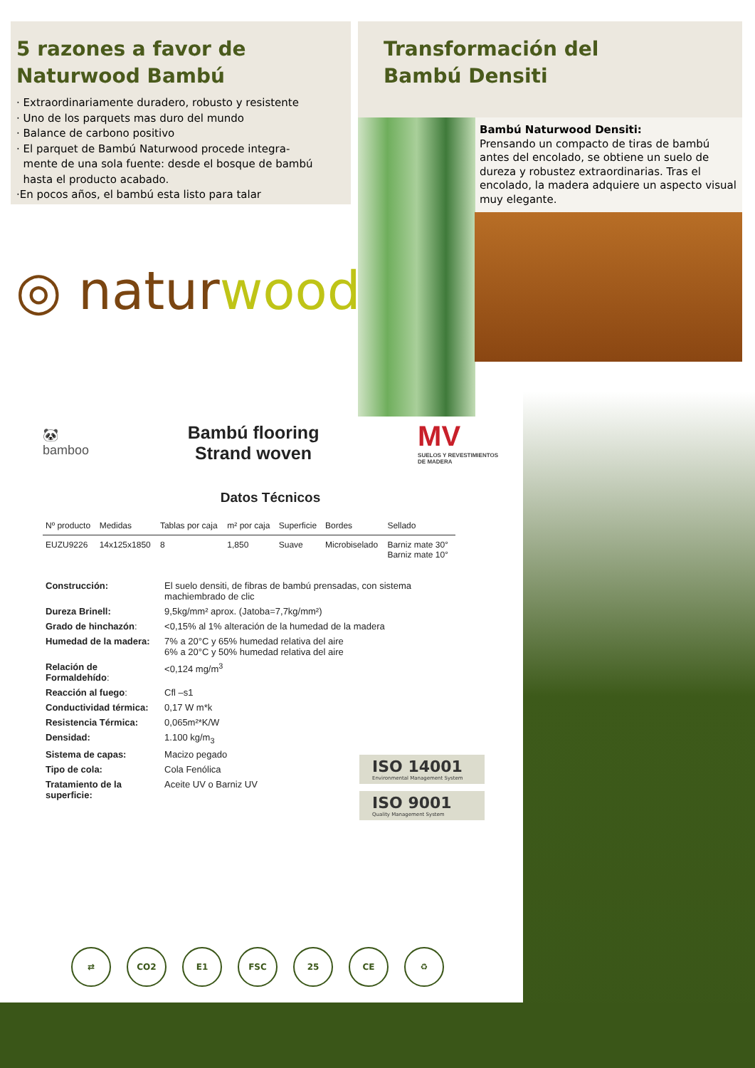5 razones a favor de
Naturwood Bambú
· Extraordinariamente duradero, robusto y resistente
· Uno de los parquets mas duro del mundo
· Balance de carbono positivo
· El parquet de Bambú Naturwood procede integra-
mente de una sola fuente: desde el bosque de bambú
hasta el producto acabado.
·En pocos años, el bambú esta listo para talar
Transformación del
Bambú Densiti
Bambú Naturwood Densiti:
Prensando un compacto de tiras de bambú antes del encolado, se obtiene un suelo de dureza y robustez extraordinarias. Tras el encolado, la madera adquiere un aspecto visual muy elegante.
◎ naturwood
🐼
bamboo
Bambú flooring
Strand woven
MV
SUELOS Y REVESTIMIENTOS
DE MADERA
Datos Técnicos
| Nº producto | Medidas | Tablas por caja | m² por caja | Superficie | Bordes | Sellado |
| --- | --- | --- | --- | --- | --- | --- |
| EUZU9226 | 14x125x1850 | 8 | 1,850 | Suave | Microbiselado | Barniz mate 30° Barniz mate 10° |
| Construcción: | El suelo densiti, de fibras de bambú prensadas, con sistema machiembrado de clic |
| Dureza Brinell: | 9,5kg/mm² aprox. (Jatoba=7,7kg/mm²) |
| Grado de hinchazón : | <0,15% al 1% alteración de la humedad de la madera |
| Humedad de la madera: | 7% a 20°C y 65% humedad relativa del aire 6% a 20°C y 50% humedad relativa del aire |
| Relación de Formaldehído : | <0,124 mg/m<sup>3</sup> |
| Reacción al fuego : | Cfl –s1 |
| Conductividad térmica: | 0,17 W m*k |
| Resistencia Térmica: | 0,065m²*K/W |
| Densidad: | 1.100 kg/m<sub>3</sub> |
| Sistema de capas: | Macizo pegado |
| Tipo de cola: | Cola Fenólica |
| Tratamiento de la superficie: | Aceite UV o Barniz UV |
ISO 14001
Environmental Management System
ISO 9001
Quality Management System
⇄ CO2 E1 FSC 25 CE ♻